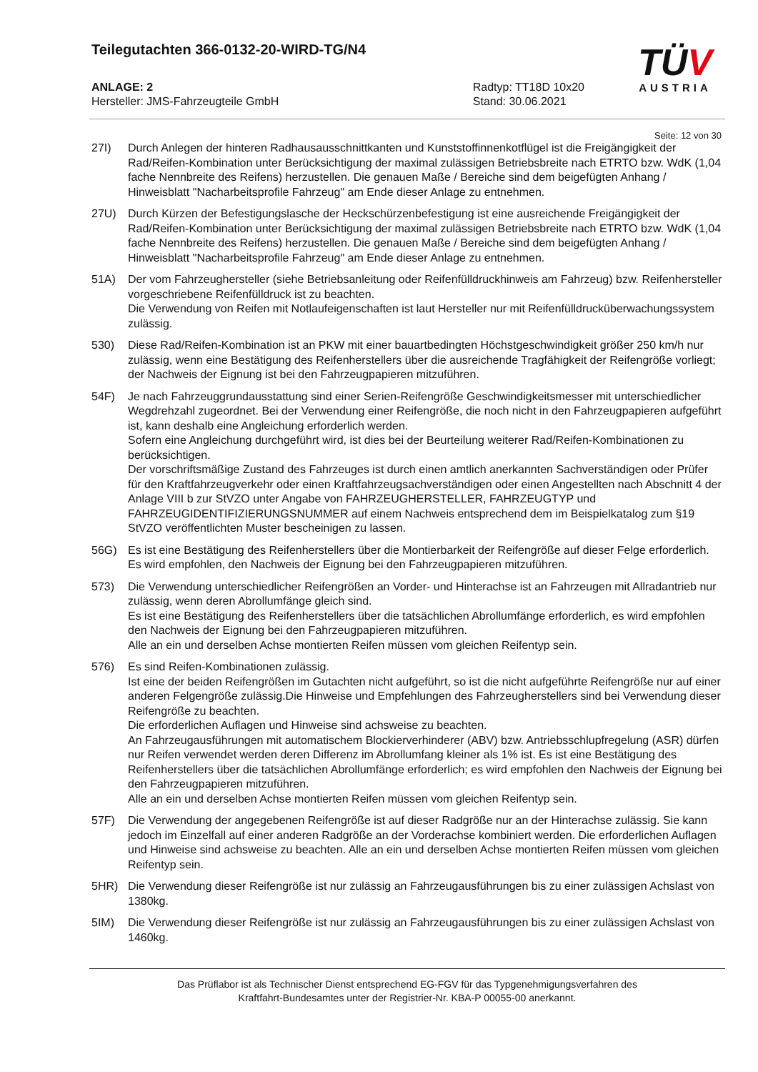Teilegutachten 366-0132-20-WIRD-TG/N4
TÜV
AUSTRIA
ANLAGE: 2
Hersteller: JMS-Fahrzeugteile GmbH
Radtyp: TT18D 10x20
Stand: 30.06.2021
Seite: 12 von 30
27I) Durch Anlegen der hinteren Radhausausschnittkanten und Kunststoffinnenkotflügel ist die Freigängigkeit der Rad/Reifen-Kombination unter Berücksichtigung der maximal zulässigen Betriebsbreite nach ETRTO bzw. WdK (1,04 fache Nennbreite des Reifens) herzustellen. Die genauen Maße / Bereiche sind dem beigefügten Anhang / Hinweisblatt "Nacharbeitsprofile Fahrzeug" am Ende dieser Anlage zu entnehmen.
27U) Durch Kürzen der Befestigungslasche der Heckschürzenbefestigung ist eine ausreichende Freigängigkeit der Rad/Reifen-Kombination unter Berücksichtigung der maximal zulässigen Betriebsbreite nach ETRTO bzw. WdK (1,04 fache Nennbreite des Reifens) herzustellen. Die genauen Maße / Bereiche sind dem beigefügten Anhang / Hinweisblatt "Nacharbeitsprofile Fahrzeug" am Ende dieser Anlage zu entnehmen.
51A) Der vom Fahrzeughersteller (siehe Betriebsanleitung oder Reifenfülldruckhinweis am Fahrzeug) bzw. Reifenhersteller vorgeschriebene Reifenfülldruck ist zu beachten.
Die Verwendung von Reifen mit Notlaufeigenschaften ist laut Hersteller nur mit Reifenfülldrucküberwachungssystem zulässig.
530) Diese Rad/Reifen-Kombination ist an PKW mit einer bauartbedingten Höchstgeschwindigkeit größer 250 km/h nur zulässig, wenn eine Bestätigung des Reifenherstellers über die ausreichende Tragfähigkeit der Reifengröße vorliegt; der Nachweis der Eignung ist bei den Fahrzeugpapieren mitzuführen.
54F) Je nach Fahrzeuggrundausstattung sind einer Serien-Reifengröße Geschwindigkeitsmesser mit unterschiedlicher Wegdrehzahl zugeordnet. Bei der Verwendung einer Reifengröße, die noch nicht in den Fahrzeugpapieren aufgeführt ist, kann deshalb eine Angleichung erforderlich werden.
Sofern eine Angleichung durchgeführt wird, ist dies bei der Beurteilung weiterer Rad/Reifen-Kombinationen zu berücksichtigen.
Der vorschriftsmäßige Zustand des Fahrzeuges ist durch einen amtlich anerkannten Sachverständigen oder Prüfer für den Kraftfahrzeugverkehr oder einen Kraftfahrzeugsachverständigen oder einen Angestellten nach Abschnitt 4 der Anlage VIII b zur StVZO unter Angabe von FAHRZEUGHERSTELLER, FAHRZEUGTYP und FAHRZEUGIDENTIFIZIERUNGSNUMMER auf einem Nachweis entsprechend dem im Beispielkatalog zum §19 StVZO veröffentlichten Muster bescheinigen zu lassen.
56G) Es ist eine Bestätigung des Reifenherstellers über die Montierbarkeit der Reifengröße auf dieser Felge erforderlich. Es wird empfohlen, den Nachweis der Eignung bei den Fahrzeugpapieren mitzuführen.
573) Die Verwendung unterschiedlicher Reifengrößen an Vorder- und Hinterachse ist an Fahrzeugen mit Allradantrieb nur zulässig, wenn deren Abrollumfänge gleich sind.
Es ist eine Bestätigung des Reifenherstellers über die tatsächlichen Abrollumfänge erforderlich, es wird empfohlen den Nachweis der Eignung bei den Fahrzeugpapieren mitzuführen.
Alle an ein und derselben Achse montierten Reifen müssen vom gleichen Reifentyp sein.
576) Es sind Reifen-Kombinationen zulässig.
Ist eine der beiden Reifengrößen im Gutachten nicht aufgeführt, so ist die nicht aufgeführte Reifengröße nur auf einer anderen Felgengröße zulässig.Die Hinweise und Empfehlungen des Fahrzeugherstellers sind bei Verwendung dieser Reifengröße zu beachten.
Die erforderlichen Auflagen und Hinweise sind achsweise zu beachten.
An Fahrzeugausführungen mit automatischem Blockierverhinderer (ABV) bzw. Antriebsschlupfregelung (ASR) dürfen nur Reifen verwendet werden deren Differenz im Abrollumfang kleiner als 1% ist. Es ist eine Bestätigung des Reifenherstellers über die tatsächlichen Abrollumfänge erforderlich; es wird empfohlen den Nachweis der Eignung bei den Fahrzeugpapieren mitzuführen.
Alle an ein und derselben Achse montierten Reifen müssen vom gleichen Reifentyp sein.
57F) Die Verwendung der angegebenen Reifengröße ist auf dieser Radgröße nur an der Hinterachse zulässig. Sie kann jedoch im Einzelfall auf einer anderen Radgröße an der Vorderachse kombiniert werden. Die erforderlichen Auflagen und Hinweise sind achsweise zu beachten. Alle an ein und derselben Achse montierten Reifen müssen vom gleichen Reifentyp sein.
5HR) Die Verwendung dieser Reifengröße ist nur zulässig an Fahrzeugausführungen bis zu einer zulässigen Achslast von 1380kg.
5IM) Die Verwendung dieser Reifengröße ist nur zulässig an Fahrzeugausführungen bis zu einer zulässigen Achslast von 1460kg.
Das Prüflabor ist als Technischer Dienst entsprechend EG-FGV für das Typgenehmigungsverfahren des
Kraftfahrt-Bundesamtes unter der Registrier-Nr. KBA-P 00055-00 anerkannt.